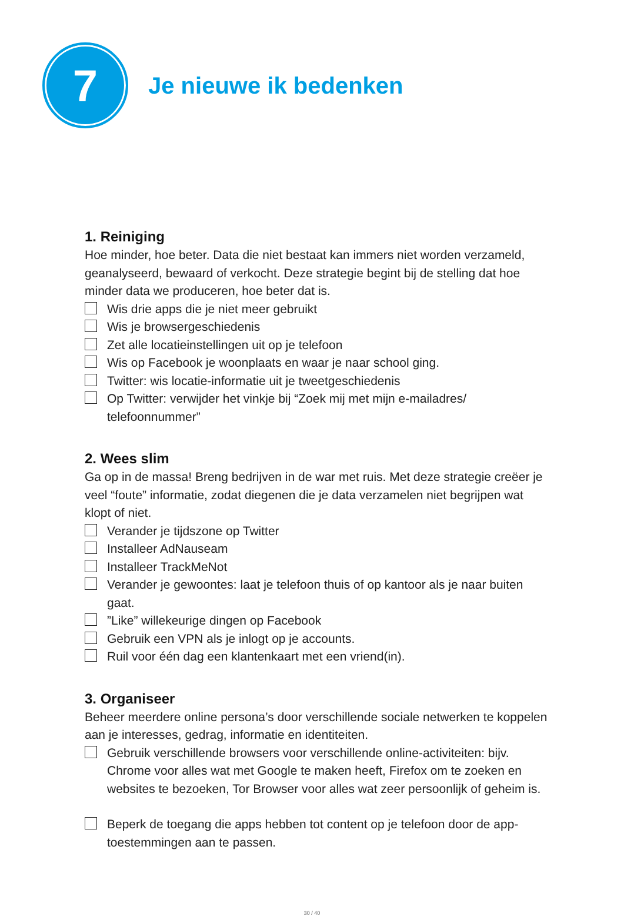7
Je nieuwe ik bedenken
1. Reiniging
Hoe minder, hoe beter. Data die niet bestaat kan immers niet worden verzameld, geanalyseerd, bewaard of verkocht. Deze strategie begint bij de stelling dat hoe minder data we produceren, hoe beter dat is.
Wis drie apps die je niet meer gebruikt
Wis je browsergeschiedenis
Zet alle locatieinstellingen uit op je telefoon
Wis op Facebook je woonplaats en waar je naar school ging.
Twitter: wis locatie-informatie uit je tweetgeschiedenis
Op Twitter: verwijder het vinkje bij “Zoek mij met mijn e-mailadres/ telefoonnummer”
2. Wees slim
Ga op in de massa! Breng bedrijven in de war met ruis. Met deze strategie creëer je veel “foute” informatie, zodat diegenen die je data verzamelen niet begrijpen wat klopt of niet.
Verander je tijdszone op Twitter
Installeer AdNauseam
Installeer TrackMeNot
Verander je gewoontes: laat je telefoon thuis of op kantoor als je naar buiten gaat.
”Like” willekeurige dingen op Facebook
Gebruik een VPN als je inlogt op je accounts.
Ruil voor één dag een klantenkaart met een vriend(in).
3. Organiseer
Beheer meerdere online persona’s door verschillende sociale netwerken te koppelen aan je interesses, gedrag, informatie en identiteiten.
Gebruik verschillende browsers voor verschillende online-activiteiten: bijv. Chrome voor alles wat met Google te maken heeft, Firefox om te zoeken en websites te bezoeken, Tor Browser voor alles wat zeer persoonlijk of geheim is.
Beperk de toegang die apps hebben tot content op je telefoon door de app-toestemmingen aan te passen.
30 / 40